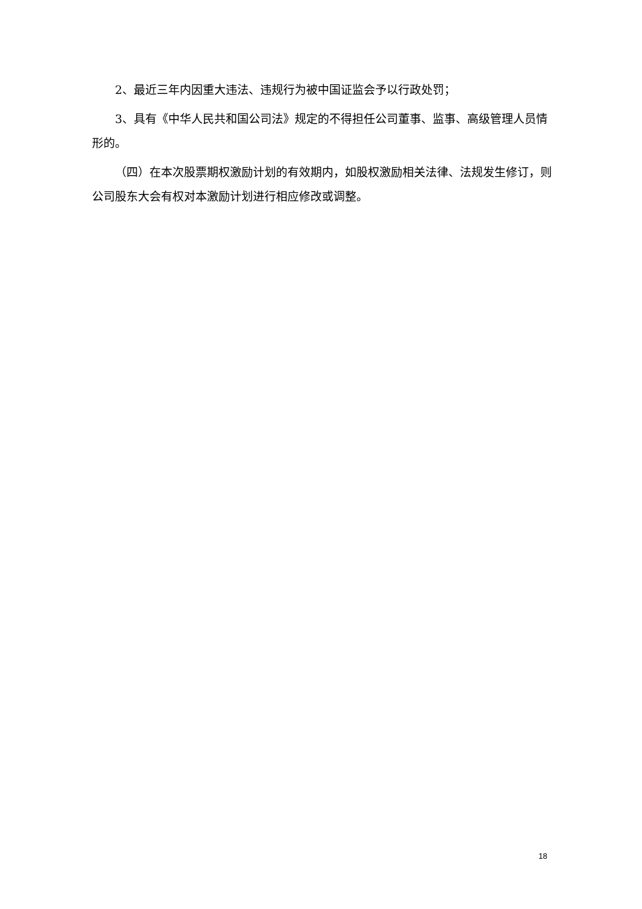2、最近三年内因重大违法、违规行为被中国证监会予以行政处罚；
3、具有《中华人民共和国公司法》规定的不得担任公司董事、监事、高级管理人员情形的。
（四）在本次股票期权激励计划的有效期内，如股权激励相关法律、法规发生修订，则公司股东大会有权对本激励计划进行相应修改或调整。
18